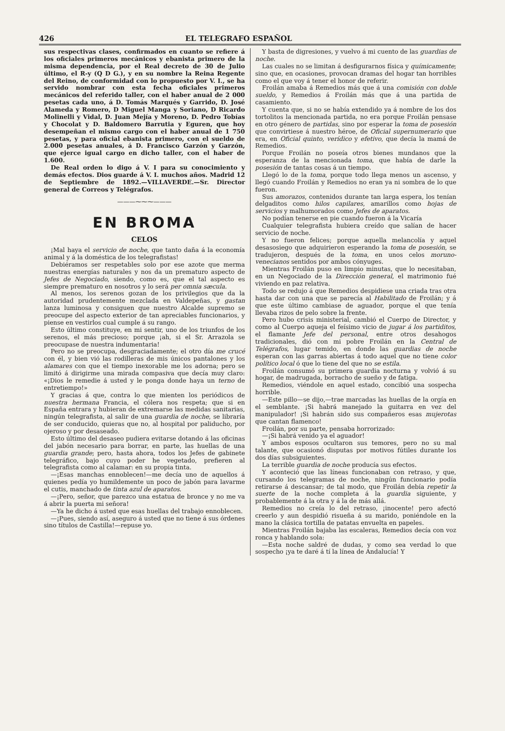426 EL TELEGRAFO ESPAÑOL
sus respectivas clases, confirmados en cuanto se refiere á los oficiales primeros mecánicos y ebanista primero de la misma dependencia, por el Real decreto de 30 de Julio último, el R-y (Q D G.), y en su nombre la Reina Regente del Reino, de conformidad con lo propuesto por V. I., se ha servido nombrar con esta fecha oficiales primeros mecánicos del referido taller, con el haber anual de 2 000 pesetas cada uno, á D. Tomás Marqués y Garrido, D. José Alameda y Romero, D Miguel Manga y Soriano, D Ricardo Molinelli y Vidal, D. Juan Mejía y Moreno, D. Pedro Tobías y Chocolat y D. Baldomero Barrutia y Eguren, que hoy desempeñan el mismo cargo con el haber anual de 1 750 pesetas, y para oficial ebanista primero, con el sueldo de 2.000 pesetas anuales, á D. Francisco Garzón y Garzón, que ejerce igual cargo en dicho taller, con el haber de 1.600.
De Real orden lo digo á V. I para su conocimiento y demás efectos. Dios guarde á V. I. muchos años. Madrid 12 de Septiembre de 1892.—VILLAVERDE.—Sr. Director general de Correos y Telégrafos.
———⁓⁓⁓———
EN BROMA
CELOS
¡Mal haya el servicio de noche, que tanto daña á la economía animal y á la doméstica de los telegrafistas!
Debiéramos ser respetables solo por ese azote que merma nuestras energías naturales y nos da un prematuro aspecto de Jefes de Negociado, siendo, como es, que el tal aspecto es siempre prematuro en nosotros y lo será per omnia sæcula.
Al menos, los serenos gozan de los privilegios que da la autoridad prudentemente mezclada en Valdepeñas, y gastan lanza luminosa y consiguen que nuestro Alcalde supremo se preocupe del aspecto exterior de tan apreciables funcionarios, y piense en vestirlos cual cumple á su rango.
Esto último constituye, en mi sentir, uno de los triunfos de los serenos, el más precioso; porque ¡ah, si el Sr. Arrazola se preocupase de nuestra indumentaria!
Pero no se preocupa, desgraciadamente; el otro día me crucé con él, y bien vió las rodilleras de mis únicos pantalones y los alamares con que el tiempo inexorable me los adorna; pero se limitó á dirigirme una mirada compasiva que decía muy claro: «¡Dios le remedie á usted y le ponga donde haya un terno de entretiempo!»
Y gracias á que, contra lo que mienten los periódicos de nuestra hermana Francia, el cólera nos respeta; que si en España entrara y hubieran de extremarse las medidas sanitarias, ningún telegrafista, al salir de una guardia de noche, se libraría de ser conducido, quieras que no, al hospital por paliducho, por ojeroso y por desaseado.
Esto último del desaseo pudiera evitarse dotando á las oficinas del jabón necesario para borrar, en parte, las huellas de una guardia grande; pero, hasta ahora, todos los Jefes de gabinete telegráfico, bajo cuyo poder he vegetado, prefieren al telegrafista como al calamar: en su propia tinta.
—¡Esas manchas ennoblecen!—me decía uno de aquellos á quienes pedía yo humildemente un poco de jabón para lavarme el cutis, manchado de tinta azul de aparatos.
—¡Pero, señor, que parezco una estatua de bronce y no me va á abrir la puerta mi señora!
—Ya he dicho á usted que esas huellas del trabajo ennoblecen.
—¡Pues, siendo así, aseguro á usted que no tiene á sus órdenes sino títulos de Castilla!—repuse yo.
Y basta de digresiones, y vuelvo á mi cuento de las guardias de noche.
Las cuales no se limitan á desfigurarnos física y químicamente; sino que, en ocasiones, provocan dramas del hogar tan horribles como el que voy á tener el honor de referir.
Froilán amaba á Remedios más que á una comisión con doble sueldo, y Remedios á Froilán más que á una partida de casamiento.
Y cuenta que, si no se había extendido ya á nombre de los dos tortolitos la mencionada partida, no era porque Froilán pensase en otro género de partidas, sino por esperar la toma de posesión que convirtiese á nuestro héroe, de Oficial supernumerario que era, en Oficial quinto, verídico y efetivo, que decía la mamá de Remedios.
Porque Froilán no poseía otros bienes mundanos que la esperanza de la mencionada toma, que había de darle la posesión de tantas cosas á un tiempo.
Llegó lo de la toma, porque todo llega menos un ascenso, y llegó cuando Froilán y Remedios no eran ya ni sombra de lo que fueron.
Sus amorazos, contenidos durante tan larga espera, los tenían delgaditos como hilos capilares, amarillos como hojas de servicios y malhumorados como Jefes de aparatos.
No podían tenerse en pie cuando fueron á la Vicaría
Cualquier telegrafista hubiera creído que salían de hacer servicio de noche.
Y no fueron felices; porque aquella melancolía y aquel desasosiego que adquirieron esperando la toma de posesión, se tradujeron, después de la toma, en unos celos moruno-venecianos sentidos por ambos cónyuges.
Mientras Froilán puso en limpio minutas, que lo necesitaban, en un Negociado de la Dirección general, el matrimonio fué viviendo en paz relativa.
Todo se redujo á que Remedios despidiese una criada tras otra hasta dar con una que se parecía al Habilitado de Froilán; y á que este último cambiase de aguador, porque el que tenía llevaba rizos de pelo sobre la frente.
Pero hubo crisis ministerial, cambió el Cuerpo de Director, y como al Cuerpo aqueja el feísimo vicio de jugar á los partiditos, el flamante Jefe del personal, entre otros desahogos tradicionales, dió con mi pobre Froilán en la Central de Telégrafos, lugar temido, en donde las guardias de noche esperan con las garras abiertas á todo aquel que no tiene color político local ó que lo tiene del que no se estila.
Froilán consumó su primera guardia nocturna y volvió á su hogar, de madrugada, borracho de sueño y de fatiga.
Remedios, viéndole en aquel estado, concibió una sospecha horrible.
—Este pillo—se dijo,—trae marcadas las huellas de la orgía en el semblante. ¡Si habrá manejado la guitarra en vez del manipulador! ¡Si habrán sido sus compañeros esas mujerotas que cantan flamenco!
Froilán, por su parte, pensaba horrorizado:
—¡Si habrá venido ya el aguador!
Y ambos esposos ocultaron sus temores, pero no su mal talante, que ocasionó disputas por motivos fútiles durante los dos días subsiguientes.
La terrible guardia de noche producía sus efectos.
Y aconteció que las líneas funcionaban con retraso, y que, cursando los telegramas de noche, ningún funcionario podía retirarse á descansar; de tal modo, que Froilán debía repetir la suerte de la noche completa á la guardia siguiente, y probablemente á la otra y á la de más allá.
Remedios no creía lo del retraso, ¡inocente! pero afectó creerlo y aun despidió risueña á su marido, poniéndole en la mano la clásica tortilla de patatas envuelta en papeles.
Mientras Froilán bajaba las escaleras, Remedios decía con voz ronca y hablando sola:
—Esta noche saldré de dudas, y como sea verdad lo que sospecho ¡ya te daré á tí la línea de Andalucía! Y